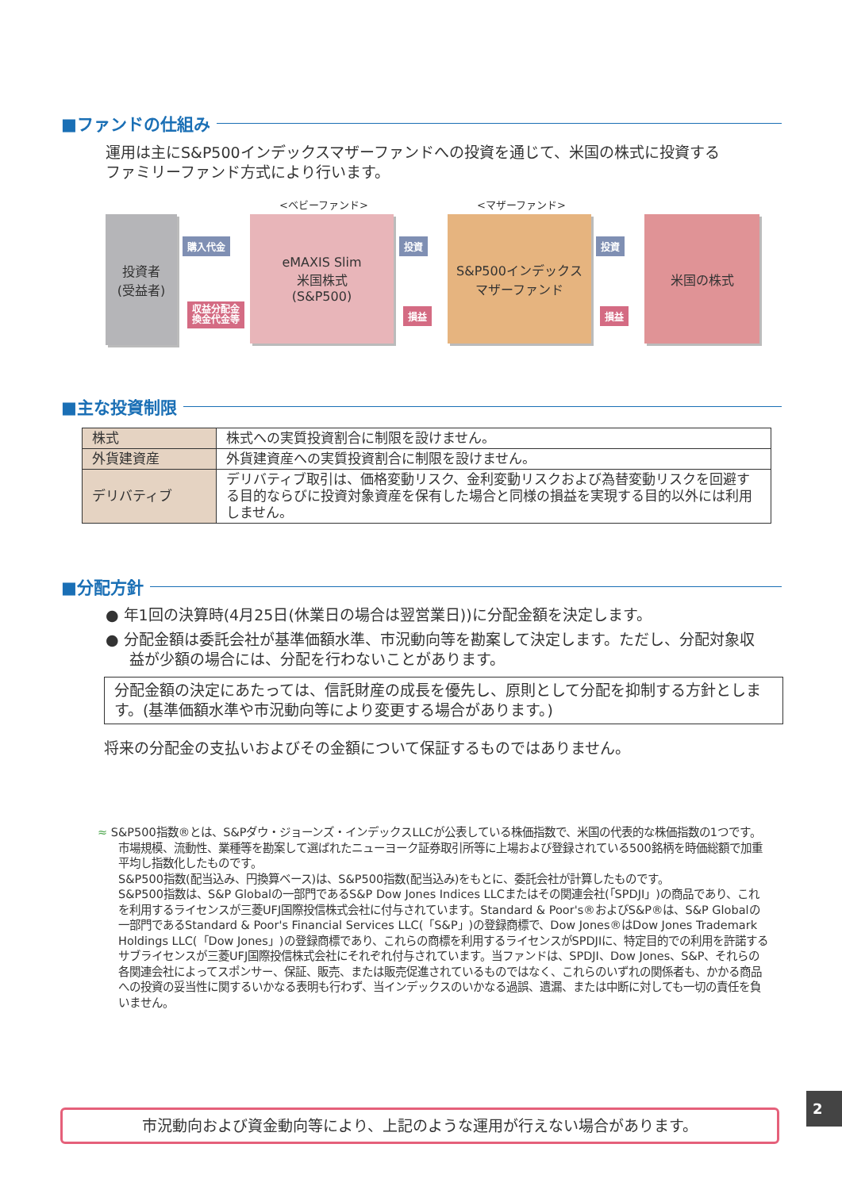■ファンドの仕組み
運用は主にS&P500インデックスマザーファンドへの投資を通じて、米国の株式に投資する
ファミリーファンド方式により行います。
<ベビーファンド> <マザーファンド>
投資者
(受益者)
eMAXIS Slim
米国株式
(S&P500)
S&P500インデックス
マザーファンド
米国の株式
購入代金
収益分配金
換金代金等
投資
損益
投資
損益
■主な投資制限
| 株式 | 株式への実質投資割合に制限を設けません。 |
| 外貨建資産 | 外貨建資産への実質投資割合に制限を設けません。 |
| デリバティブ | デリバティブ取引は、価格変動リスク、金利変動リスクおよび為替変動リスクを回避する目的ならびに投資対象資産を保有した場合と同様の損益を実現する目的以外には利用しません。 |
■分配方針
● 年1回の決算時(4月25日(休業日の場合は翌営業日))に分配金額を決定します。
● 分配金額は委託会社が基準価額水準、市況動向等を勘案して決定します。ただし、分配対象収益が少額の場合には、分配を行わないことがあります。
分配金額の決定にあたっては、信託財産の成長を優先し、原則として分配を抑制する方針とします。(基準価額水準や市況動向等により変更する場合があります。)
将来の分配金の支払いおよびその金額について保証するものではありません。
≈ S&P500指数®とは、S&Pダウ・ジョーンズ・インデックスLLCが公表している株価指数で、米国の代表的な株価指数の1つです。市場規模、流動性、業種等を勘案して選ばれたニューヨーク証券取引所等に上場および登録されている500銘柄を時価総額で加重平均し指数化したものです。
S&P500指数(配当込み、円換算ベース)は、S&P500指数(配当込み)をもとに、委託会社が計算したものです。
S&P500指数は、S&P Globalの一部門であるS&P Dow Jones Indices LLCまたはその関連会社(「SPDJI」)の商品であり、これを利用するライセンスが三菱UFJ国際投信株式会社に付与されています。Standard & Poor's®およびS&P®は、S&P Globalの一部門であるStandard & Poor's Financial Services LLC(「S&P」)の登録商標で、Dow Jones®はDow Jones Trademark Holdings LLC(「Dow Jones」)の登録商標であり、これらの商標を利用するライセンスがSPDJIに、特定目的での利用を許諾するサブライセンスが三菱UFJ国際投信株式会社にそれぞれ付与されています。当ファンドは、SPDJI、Dow Jones、S&P、それらの各関連会社によってスポンサー、保証、販売、または販売促進されているものではなく、これらのいずれの関係者も、かかる商品への投資の妥当性に関するいかなる表明も行わず、当インデックスのいかなる過誤、遺漏、または中断に対しても一切の責任を負いません。
市況動向および資金動向等により、上記のような運用が行えない場合があります。
2